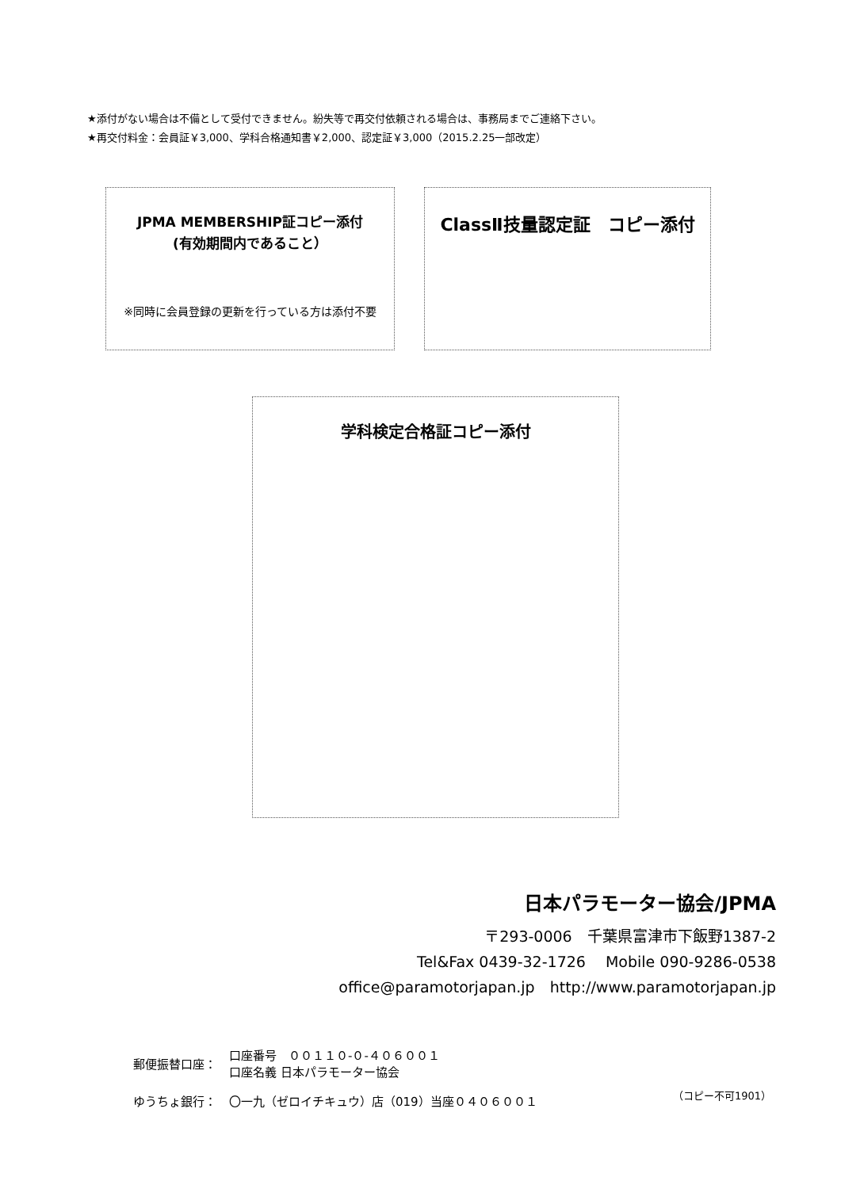★添付がない場合は不備として受付できません。紛失等で再交付依頼される場合は、事務局までご連絡下さい。
★再交付料金：会員証￥3,000、学科合格通知書￥2,000、認定証￥3,000（2015.2.25一部改定）
JPMA MEMBERSHIP証コピー添付
(有効期間内であること）
※同時に会員登録の更新を行っている方は添付不要
ClassⅡ技量認定証　コピー添付
学科検定合格証コピー添付
日本パラモーター協会/JPMA
〒293-0006　千葉県富津市下飯野1387-2
Tel&Fax 0439-32-1726　 Mobile 090-9286-0538
office@paramotorjapan.jp　http://www.paramotorjapan.jp
| 郵便振替口座： | 口座番号 ００１１０-０-４０６００１ 口座名義 日本パラモーター協会 |
| ゆうちょ銀行： | 〇一九（ゼロイチキュウ）店（019）当座０４０６００１ |
（コピー不可1901）